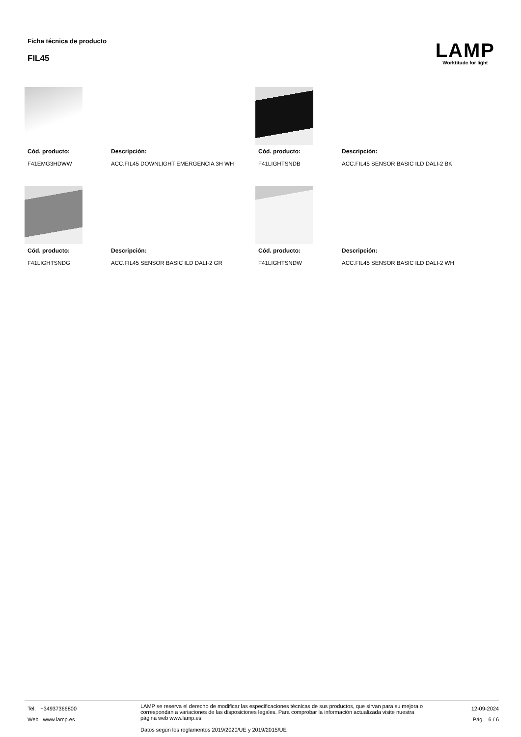Ficha técnica de producto
FIL45
LAMP
Worktitude for light
Cód. producto:
Descripción:
F41EMG3HDWW
ACC.FIL45 DOWNLIGHT EMERGENCIA 3H WH
Cód. producto:
Descripción:
F41LIGHTSNDB
ACC.FIL45 SENSOR BASIC ILD DALI-2 BK
Cód. producto:
Descripción:
F41LIGHTSNDG
ACC.FIL45 SENSOR BASIC ILD DALI-2 GR
Cód. producto:
Descripción:
F41LIGHTSNDW
ACC.FIL45 SENSOR BASIC ILD DALI-2 WH
Tel. +34937366800
Web www.lamp.es
LAMP se reserva el derecho de modificar las especificaciones técnicas de sus productos, que sirvan para su mejora o correspondan a variaciones de las disposiciones legales. Para comprobar la información actualizada visite nuestra página web www.lamp.es
Datos según los reglamentos 2019/2020/UE y 2019/2015/UE
12-09-2024
Pág. 6 / 6